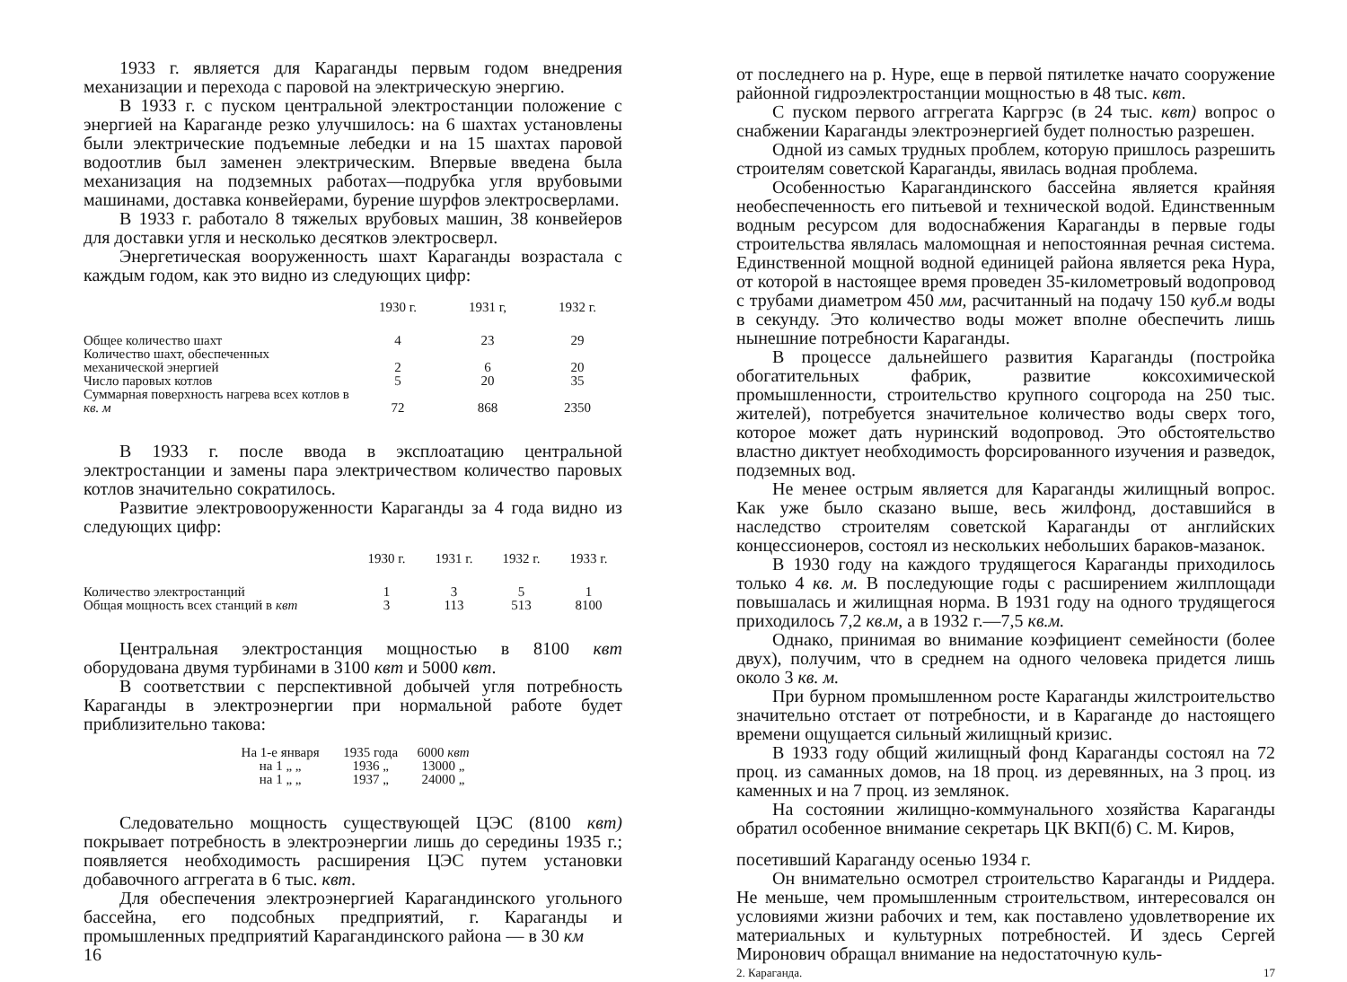1933 г. является для Караганды первым годом внедрения механизации и перехода с паровой на электрическую энергию.
В 1933 г. с пуском центральной электростанции положение с энергией на Караганде резко улучшилось: на 6 шахтах установлены были электрические подъемные лебедки и на 15 шахтах паровой водоотлив был заменен электрическим. Впервые введена была механизация на подземных работах—подрубка угля врубовыми машинами, доставка конвейерами, бурение шурфов электросверлами.
В 1933 г. работало 8 тяжелых врубовых машин, 38 конвейеров для доставки угля и несколько десятков электросверл.
Энергетическая вооруженность шахт Караганды возрастала с каждым годом, как это видно из следующих цифр:
| | 1930 г. | 1931 г, | 1932 г. |
| --- | --- | --- | --- |
| Общее количество шахт | 4 | 23 | 29 |
| Количество шахт, обеспеченных механической энергией | 2 | 6 | 20 |
| Число паровых котлов | 5 | 20 | 35 |
| Суммарная поверхность нагрева всех котлов в кв. м | 72 | 868 | 2350 |
В 1933 г. после ввода в эксплоатацию центральной электростанции и замены пара электричеством количество паровых котлов значительно сократилось.
Развитие электровооруженности Караганды за 4 года видно из следующих цифр:
| | 1930 г. | 1931 г. | 1932 г. | 1933 г. |
| --- | --- | --- | --- | --- |
| Количество электростанций | 1 | 3 | 5 | 1 |
| Общая мощность всех станций в квт | 3 | 113 | 513 | 8100 |
Центральная электростанция мощностью в 8100 квт оборудована двумя турбинами в 3100 квт и 5000 квт.
В соответствии с перспективной добычей угля потребность Караганды в электроэнергии при нормальной работе будет приблизительно такова:
| На 1-е января | 1935 года | 6000 квт |
| на 1 „ „ | 1936 „ | 13000 „ |
| на 1 „ „ | 1937 „ | 24000 „ |
Следовательно мощность существующей ЦЭС (8100 квт) покрывает потребность в электроэнергии лишь до середины 1935 г.; появляется необходимость расширения ЦЭС путем установки добавочного аггрегата в 6 тыс. квт.
Для обеспечения электроэнергией Карагандинского угольного бассейна, его подсобных предприятий, г. Караганды и промышленных предприятий Карагандинского района — в 30 км
16
от последнего на р. Нуре, еще в первой пятилетке начато сооружение районной гидроэлектростанции мощностью в 48 тыс. квт.
С пуском первого аггрегата Каргрэс (в 24 тыс. квт) вопрос о снабжении Караганды электроэнергией будет полностью разрешен.
Одной из самых трудных проблем, которую пришлось разрешить строителям советской Караганды, явилась водная проблема.
Особенностью Карагандинского бассейна является крайняя необеспеченность его питьевой и технической водой. Единственным водным ресурсом для водоснабжения Караганды в первые годы строительства являлась маломощная и непостоянная речная система. Единственной мощной водной единицей района является река Нура, от которой в настоящее время проведен 35-километровый водопровод с трубами диаметром 450 мм, расчитанный на подачу 150 куб.м воды в секунду. Это количество воды может вполне обеспечить лишь нынешние потребности Караганды.
В процессе дальнейшего развития Караганды (постройка обогатительных фабрик, развитие коксохимической промышленности, строительство крупного соцгорода на 250 тыс. жителей), потребуется значительное количество воды сверх того, которое может дать нуринский водопровод. Это обстоятельство властно диктует необходимость форсированного изучения и разведок, подземных вод.
Не менее острым является для Караганды жилищный вопрос. Как уже было сказано выше, весь жилфонд, доставшийся в наследство строителям советской Караганды от английских концессионеров, состоял из нескольких небольших бараков-мазанок.
В 1930 году на каждого трудящегося Караганды приходилось только 4 кв. м. В последующие годы с расширением жилплощади повышалась и жилищная норма. В 1931 году на одного трудящегося приходилось 7,2 кв.м, а в 1932 г.—7,5 кв.м.
Однако, принимая во внимание коэфициент семейности (более двух), получим, что в среднем на одного человека придется лишь около 3 кв. м.
При бурном промышленном росте Караганды жилстроительство значительно отстает от потребности, и в Караганде до настоящего времени ощущается сильный жилищный кризис.
В 1933 году общий жилищный фонд Караганды состоял на 72 проц. из саманных домов, на 18 проц. из деревянных, на 3 проц. из каменных и на 7 проц. из землянок.
На состоянии жилищно-коммунального хозяйства Караганды обратил особенное внимание секретарь ЦК ВКП(б) С. М. Киров,
посетивший Караганду осенью 1934 г.
Он внимательно осмотрел строительство Караганды и Риддера. Не меньше, чем промышленным строительством, интересовался он условиями жизни рабочих и тем, как поставлено удовлетворение их материальных и культурных потребностей. И здесь Сергей Миронович обращал внимание на недостаточную куль-
2. Караганда. 17